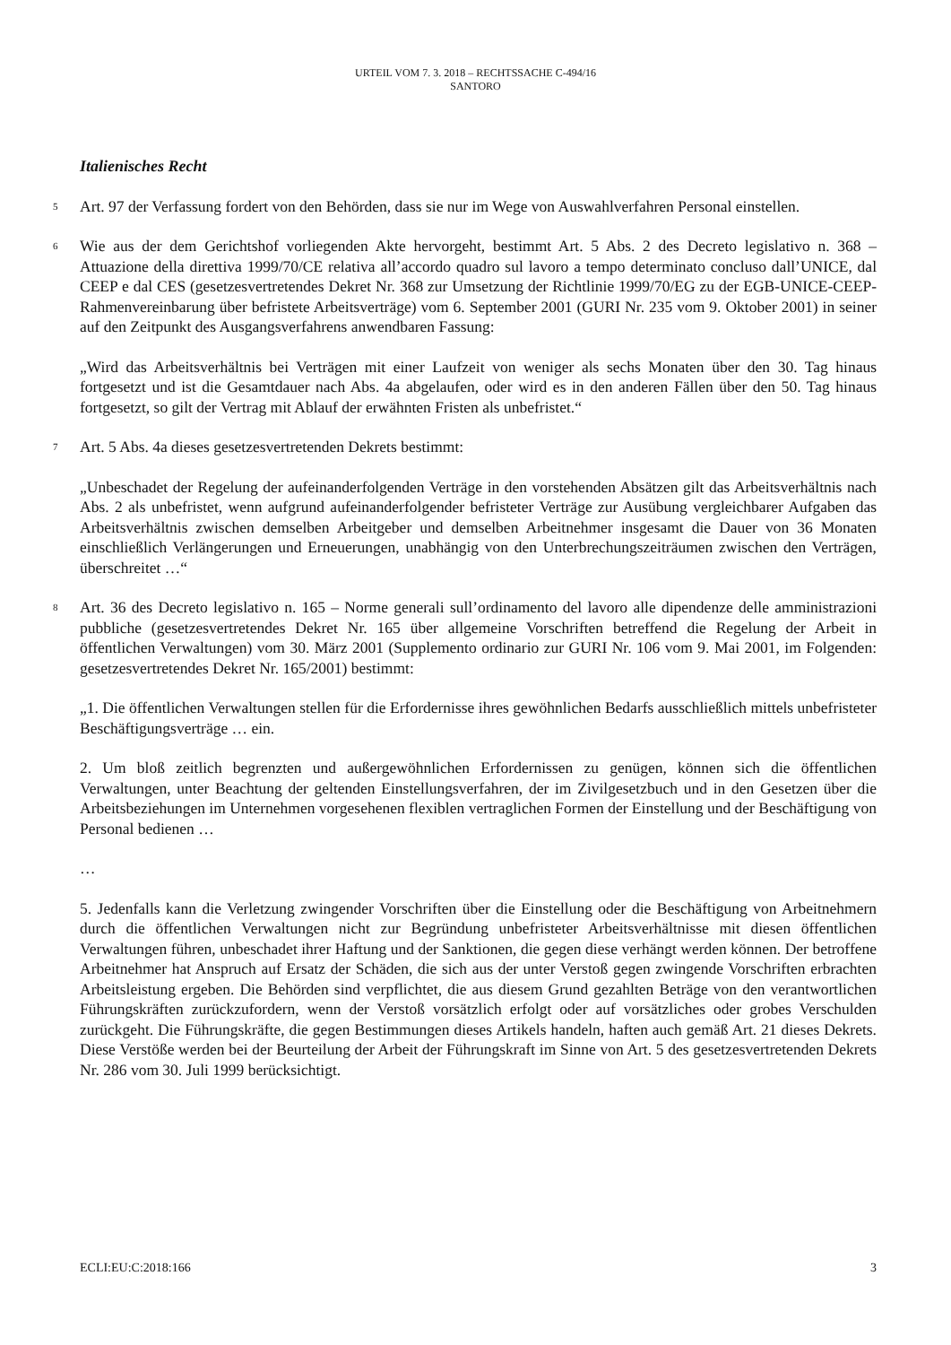URTEIL VOM 7. 3. 2018 – RECHTSSACHE C-494/16
SANTORO
Italienisches Recht
5
Art. 97 der Verfassung fordert von den Behörden, dass sie nur im Wege von Auswahlverfahren Personal einstellen.
6
Wie aus der dem Gerichtshof vorliegenden Akte hervorgeht, bestimmt Art. 5 Abs. 2 des Decreto legislativo n. 368 – Attuazione della direttiva 1999/70/CE relativa all’accordo quadro sul lavoro a tempo determinato concluso dall’UNICE, dal CEEP e dal CES (gesetzesvertretendes Dekret Nr. 368 zur Umsetzung der Richtlinie 1999/70/EG zu der EGB-UNICE-CEEP-Rahmenvereinbarung über befristete Arbeitsverträge) vom 6. September 2001 (GURI Nr. 235 vom 9. Oktober 2001) in seiner auf den Zeitpunkt des Ausgangsverfahrens anwendbaren Fassung:
„Wird das Arbeitsverhältnis bei Verträgen mit einer Laufzeit von weniger als sechs Monaten über den 30. Tag hinaus fortgesetzt und ist die Gesamtdauer nach Abs. 4a abgelaufen, oder wird es in den anderen Fällen über den 50. Tag hinaus fortgesetzt, so gilt der Vertrag mit Ablauf der erwähnten Fristen als unbefristet.“
7
Art. 5 Abs. 4a dieses gesetzesvertretenden Dekrets bestimmt:
„Unbeschadet der Regelung der aufeinanderfolgenden Verträge in den vorstehenden Absätzen gilt das Arbeitsverhältnis nach Abs. 2 als unbefristet, wenn aufgrund aufeinanderfolgender befristeter Verträge zur Ausübung vergleichbarer Aufgaben das Arbeitsverhältnis zwischen demselben Arbeitgeber und demselben Arbeitnehmer insgesamt die Dauer von 36 Monaten einschließlich Verlängerungen und Erneuerungen, unabhängig von den Unterbrechungszeiträumen zwischen den Verträgen, überschreitet …“
8
Art. 36 des Decreto legislativo n. 165 – Norme generali sull’ordinamento del lavoro alle dipendenze delle amministrazioni pubbliche (gesetzesvertretendes Dekret Nr. 165 über allgemeine Vorschriften betreffend die Regelung der Arbeit in öffentlichen Verwaltungen) vom 30. März 2001 (Supplemento ordinario zur GURI Nr. 106 vom 9. Mai 2001, im Folgenden: gesetzesvertretendes Dekret Nr. 165/2001) bestimmt:
„1. Die öffentlichen Verwaltungen stellen für die Erfordernisse ihres gewöhnlichen Bedarfs ausschließlich mittels unbefristeter Beschäftigungsverträge … ein.
2. Um bloß zeitlich begrenzten und außergewöhnlichen Erfordernissen zu genügen, können sich die öffentlichen Verwaltungen, unter Beachtung der geltenden Einstellungsverfahren, der im Zivilgesetzbuch und in den Gesetzen über die Arbeitsbeziehungen im Unternehmen vorgesehenen flexiblen vertraglichen Formen der Einstellung und der Beschäftigung von Personal bedienen …
…
5. Jedenfalls kann die Verletzung zwingender Vorschriften über die Einstellung oder die Beschäftigung von Arbeitnehmern durch die öffentlichen Verwaltungen nicht zur Begründung unbefristeter Arbeitsverhältnisse mit diesen öffentlichen Verwaltungen führen, unbeschadet ihrer Haftung und der Sanktionen, die gegen diese verhängt werden können. Der betroffene Arbeitnehmer hat Anspruch auf Ersatz der Schäden, die sich aus der unter Verstoß gegen zwingende Vorschriften erbrachten Arbeitsleistung ergeben. Die Behörden sind verpflichtet, die aus diesem Grund gezahlten Beträge von den verantwortlichen Führungskräften zurückzufordern, wenn der Verstoß vorsätzlich erfolgt oder auf vorsätzliches oder grobes Verschulden zurückgeht. Die Führungskräfte, die gegen Bestimmungen dieses Artikels handeln, haften auch gemäß Art. 21 dieses Dekrets. Diese Verstöße werden bei der Beurteilung der Arbeit der Führungskraft im Sinne von Art. 5 des gesetzesvertretenden Dekrets Nr. 286 vom 30. Juli 1999 berücksichtigt.
ECLI:EU:C:2018:166 3